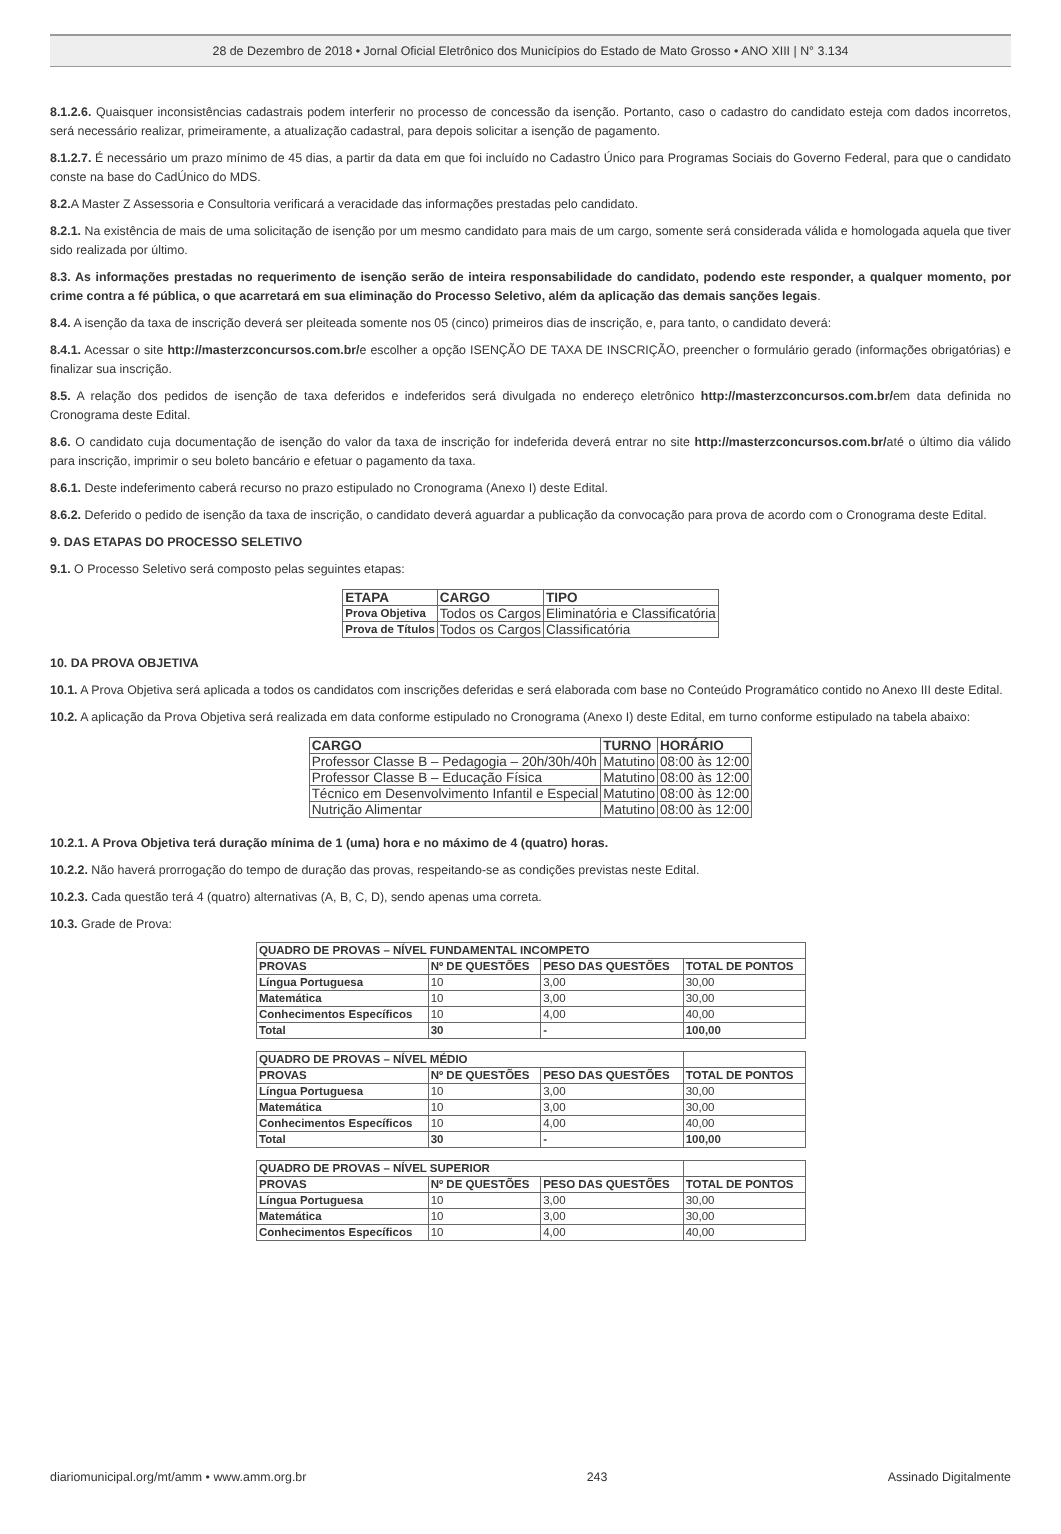28 de Dezembro de 2018 • Jornal Oficial Eletrônico dos Municípios do Estado de Mato Grosso • ANO XIII | N° 3.134
8.1.2.6. Quaisquer inconsistências cadastrais podem interferir no processo de concessão da isenção. Portanto, caso o cadastro do candidato esteja com dados incorretos, será necessário realizar, primeiramente, a atualização cadastral, para depois solicitar a isenção de pagamento.
8.1.2.7. É necessário um prazo mínimo de 45 dias, a partir da data em que foi incluído no Cadastro Único para Programas Sociais do Governo Federal, para que o candidato conste na base do CadÚnico do MDS.
8.2. A Master Z Assessoria e Consultoria verificará a veracidade das informações prestadas pelo candidato.
8.2.1. Na existência de mais de uma solicitação de isenção por um mesmo candidato para mais de um cargo, somente será considerada válida e homologada aquela que tiver sido realizada por último.
8.3. As informações prestadas no requerimento de isenção serão de inteira responsabilidade do candidato, podendo este responder, a qualquer momento, por crime contra a fé pública, o que acarretará em sua eliminação do Processo Seletivo, além da aplicação das demais sanções legais.
8.4. A isenção da taxa de inscrição deverá ser pleiteada somente nos 05 (cinco) primeiros dias de inscrição, e, para tanto, o candidato deverá:
8.4.1. Acessar o site http://masterzconcursos.com.br/e escolher a opção ISENÇÃO DE TAXA DE INSCRIÇÃO, preencher o formulário gerado (informações obrigatórias) e finalizar sua inscrição.
8.5. A relação dos pedidos de isenção de taxa deferidos e indeferidos será divulgada no endereço eletrônico http://masterzconcursos.com.br/em data definida no Cronograma deste Edital.
8.6. O candidato cuja documentação de isenção do valor da taxa de inscrição for indeferida deverá entrar no site http://masterzconcursos.com.br/até o último dia válido para inscrição, imprimir o seu boleto bancário e efetuar o pagamento da taxa.
8.6.1. Deste indeferimento caberá recurso no prazo estipulado no Cronograma (Anexo I) deste Edital.
8.6.2. Deferido o pedido de isenção da taxa de inscrição, o candidato deverá aguardar a publicação da convocação para prova de acordo com o Cronograma deste Edital.
9. DAS ETAPAS DO PROCESSO SELETIVO
9.1. O Processo Seletivo será composto pelas seguintes etapas:
| ETAPA | CARGO | TIPO |
| --- | --- | --- |
| Prova Objetiva | Todos os Cargos | Eliminatória e Classificatória |
| Prova de Títulos | Todos os Cargos | Classificatória |
10. DA PROVA OBJETIVA
10.1. A Prova Objetiva será aplicada a todos os candidatos com inscrições deferidas e será elaborada com base no Conteúdo Programático contido no Anexo III deste Edital.
10.2. A aplicação da Prova Objetiva será realizada em data conforme estipulado no Cronograma (Anexo I) deste Edital, em turno conforme estipulado na tabela abaixo:
| CARGO | TURNO | HORÁRIO |
| --- | --- | --- |
| Professor Classe B – Pedagogia – 20h/30h/40h | Matutino | 08:00 às 12:00 |
| Professor Classe B – Educação Física | Matutino | 08:00 às 12:00 |
| Técnico em Desenvolvimento Infantil e Especial | Matutino | 08:00 às 12:00 |
| Nutrição Alimentar | Matutino | 08:00 às 12:00 |
10.2.1. A Prova Objetiva terá duração mínima de 1 (uma) hora e no máximo de 4 (quatro) horas.
10.2.2. Não haverá prorrogação do tempo de duração das provas, respeitando-se as condições previstas neste Edital.
10.2.3. Cada questão terá 4 (quatro) alternativas (A, B, C, D), sendo apenas uma correta.
10.3. Grade de Prova:
| QUADRO DE PROVAS – NÍVEL FUNDAMENTAL INCOMPETO | | | |
| --- | --- | --- | --- |
| PROVAS | Nº DE QUESTÕES | PESO DAS QUESTÕES | TOTAL DE PONTOS |
| Língua Portuguesa | 10 | 3,00 | 30,00 |
| Matemática | 10 | 3,00 | 30,00 |
| Conhecimentos Específicos | 10 | 4,00 | 40,00 |
| Total | 30 | - | 100,00 |
| QUADRO DE PROVAS – NÍVEL MÉDIO | | | |
| --- | --- | --- | --- |
| PROVAS | Nº DE QUESTÕES | PESO DAS QUESTÕES | TOTAL DE PONTOS |
| Língua Portuguesa | 10 | 3,00 | 30,00 |
| Matemática | 10 | 3,00 | 30,00 |
| Conhecimentos Específicos | 10 | 4,00 | 40,00 |
| Total | 30 | - | 100,00 |
| QUADRO DE PROVAS – NÍVEL SUPERIOR | | | |
| --- | --- | --- | --- |
| PROVAS | Nº DE QUESTÕES | PESO DAS QUESTÕES | TOTAL DE PONTOS |
| Língua Portuguesa | 10 | 3,00 | 30,00 |
| Matemática | 10 | 3,00 | 30,00 |
| Conhecimentos Específicos | 10 | 4,00 | 40,00 |
diariomunicipal.org/mt/amm • www.amm.org.br 243 Assinado Digitalmente